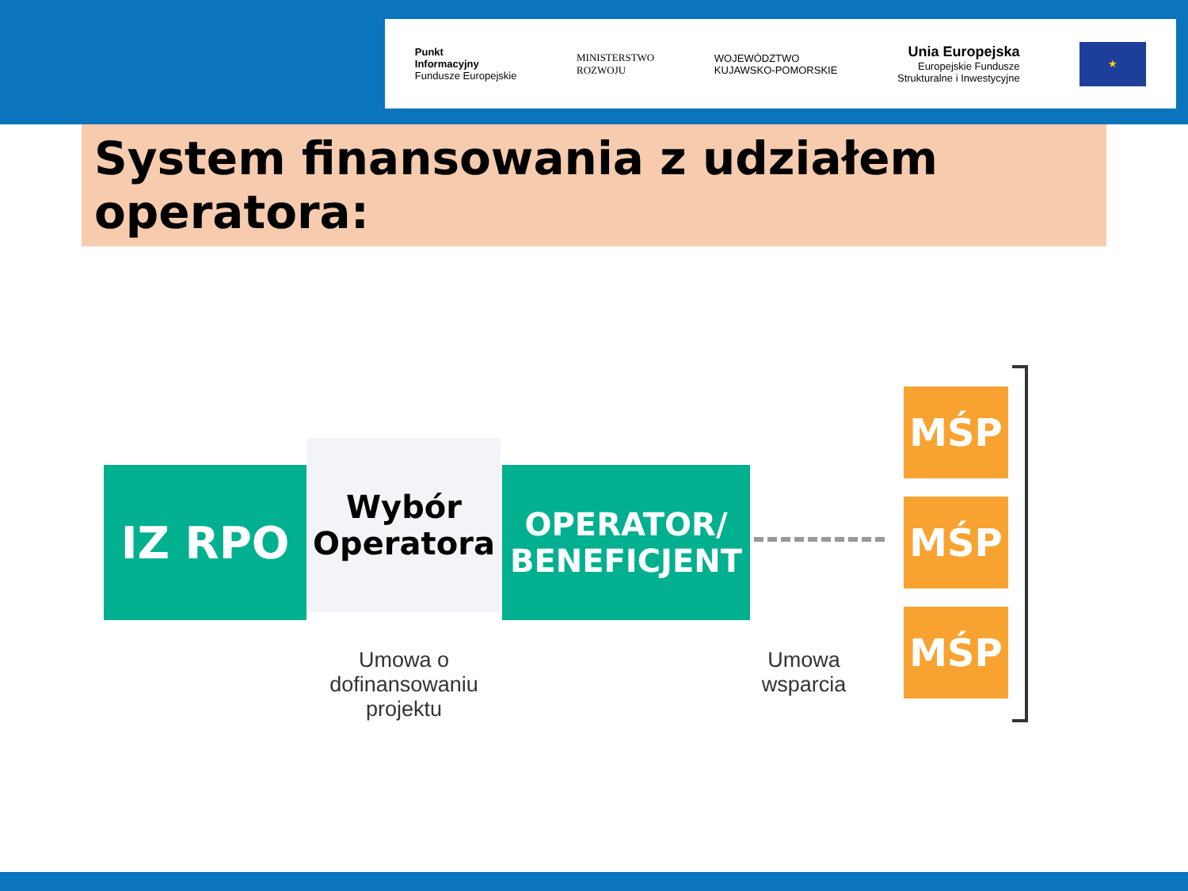Punkt
Informacyjny
Fundusze Europejskie
MINISTERSTWO
ROZWOJU
WOJEWÓDZTWO
KUJAWSKO-POMORSKIE
Unia Europejska
Europejskie Fundusze
Strukturalne i Inwestycyjne
★
System finansowania z udziałem operatora:
IZ RPO
Wybór
Operatora
OPERATOR/
BENEFICJENT
MŚP
MŚP
MŚP
Umowa o dofinansowaniu
projektu
Umowa
wsparcia